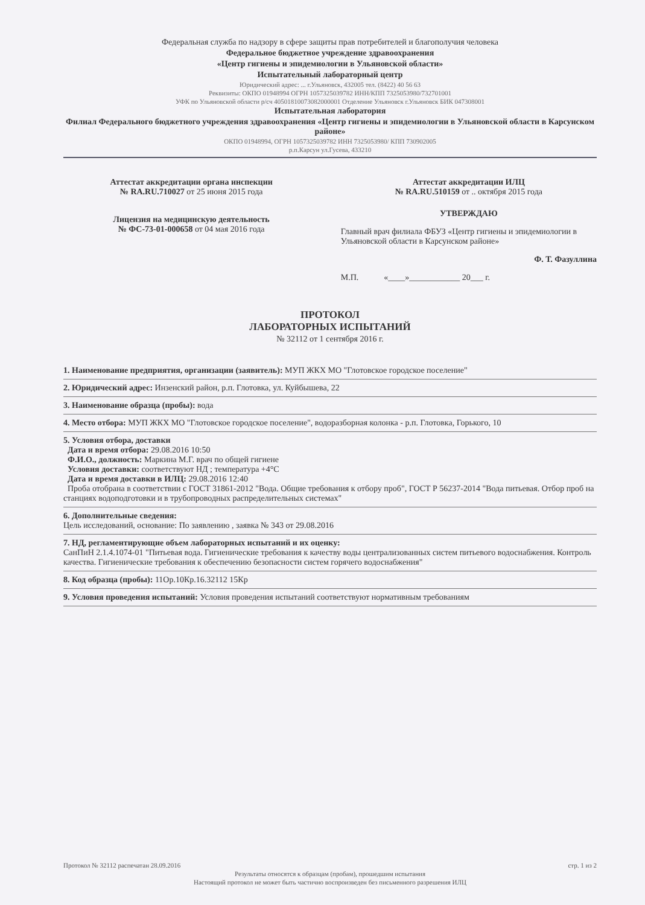Федеральная служба по надзору в сфере защиты прав потребителей и благополучия человека
Федеральное бюджетное учреждение здравоохранения
«Центр гигиены и эпидемиологии в Ульяновской области»
Испытательный лабораторный центр
Юридический адрес: ... г.Ульяновск, 432005 тел. (8422) 40 56 63
Реквизиты: ОКПО 01948994 ОГРН 1057325039782 ИНН/КПП 7325053980/732701001
УФК по Ульяновской области р/сч 40501810073082000001 Отделение Ульяновск г.Ульяновск БИК 047308001
Испытательная лаборатория
Филиал Федерального бюджетного учреждения здравоохранения «Центр гигиены и эпидемиологии в Ульяновской области в Карсунском районе»
ОКПО 01948994, ОГРН 1057325039782 ИНН 7325053980/ КПП 730902005
р.п.Карсун ул.Гусева, 433210
Аттестат аккредитации органа инспекции
№ RA.RU.710027 от 25 июня 2015 года
Лицензия на медицинскую деятельность
№ ФС-73-01-000658 от 04 мая 2016 года
Аттестат аккредитации ИЛЦ
№ RA.RU.510159 от .. октября 2015 года
УТВЕРЖДАЮ
Главный врач филиала ФБУЗ «Центр гигиены и эпидемиологии в Ульяновской области в Карсунском районе»
Ф. Т. Фазуллина
М.П. «____»____________ 20___ г.
ПРОТОКОЛ
ЛАБОРАТОРНЫХ ИСПЫТАНИЙ
№ 32112 от 1 сентября 2016 г.
1. Наименование предприятия, организации (заявитель): МУП ЖКХ МО "Глотовское городское поселение"
2. Юридический адрес: Инзенский район, р.п. Глотовка, ул. Куйбышева, 22
3. Наименование образца (пробы): вода
4. Место отбора: МУП ЖКХ МО "Глотовское городское поселение", водоразборная колонка - р.п. Глотовка, Горького, 10
5. Условия отбора, доставки
Дата и время отбора: 29.08.2016 10:50
Ф.И.О., должность: Маркина М.Г. врач по общей гигиене
Условия доставки: соответствуют НД ; температура +4°С
Дата и время доставки в ИЛЦ: 29.08.2016 12:40
Проба отобрана в соответствии с ГОСТ 31861-2012 "Вода. Общие требования к отбору проб", ГОСТ Р 56237-2014 "Вода питьевая. Отбор проб на станциях водоподготовки и в трубопроводных распределительных системах"
6. Дополнительные сведения:
Цель исследований, основание: По заявлению , заявка № 343 от 29.08.2016
7. НД, регламентирующие объем лабораторных испытаний и их оценку:
СанПиН 2.1.4.1074-01 "Питьевая вода. Гигиенические требования к качеству воды централизованных систем питьевого водоснабжения. Контроль качества. Гигиенические требования к обеспечению безопасности систем горячего водоснабжения"
8. Код образца (пробы): 11Ор.10Кр.16.32112 15Кр
9. Условия проведения испытаний: Условия проведения испытаний соответствуют нормативным требованиям
Протокол № 32112 распечатан 28.09.2016 стр. 1 из 2
Результаты относятся к образцам (пробам), прошедшим испытания
Настоящий протокол не может быть частично воспроизведен без письменного разрешения ИЛЦ